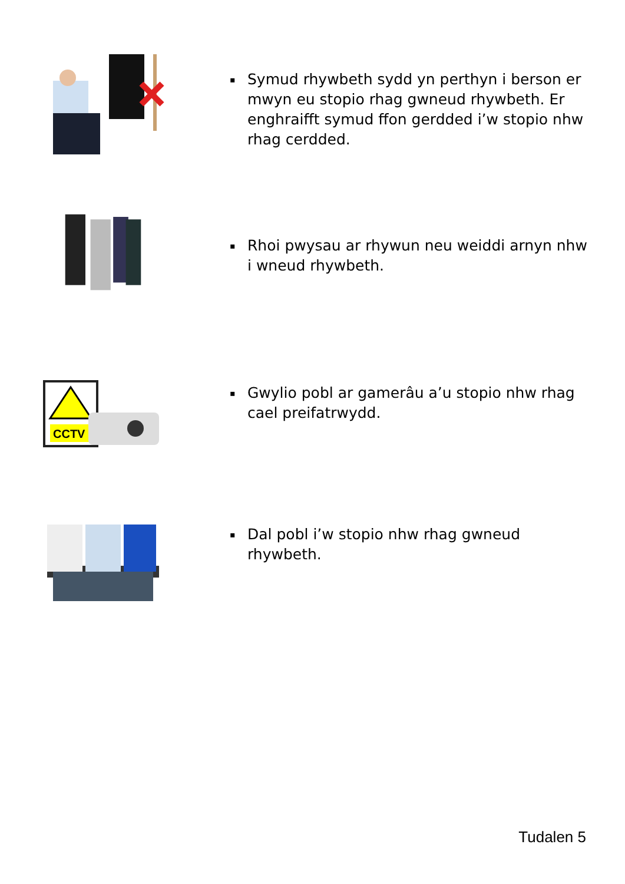▪ Symud rhywbeth sydd yn perthyn i berson er mwyn eu stopio rhag gwneud rhywbeth. Er enghraifft symud ffon gerdded i’w stopio nhw rhag cerdded.
▪ Rhoi pwysau ar rhywun neu weiddi arnyn nhw i wneud rhywbeth.
CCTV
▪ Gwylio pobl ar gamerâu a’u stopio nhw rhag cael preifatrwydd.
▪ Dal pobl i’w stopio nhw rhag gwneud rhywbeth.
Tudalen 5